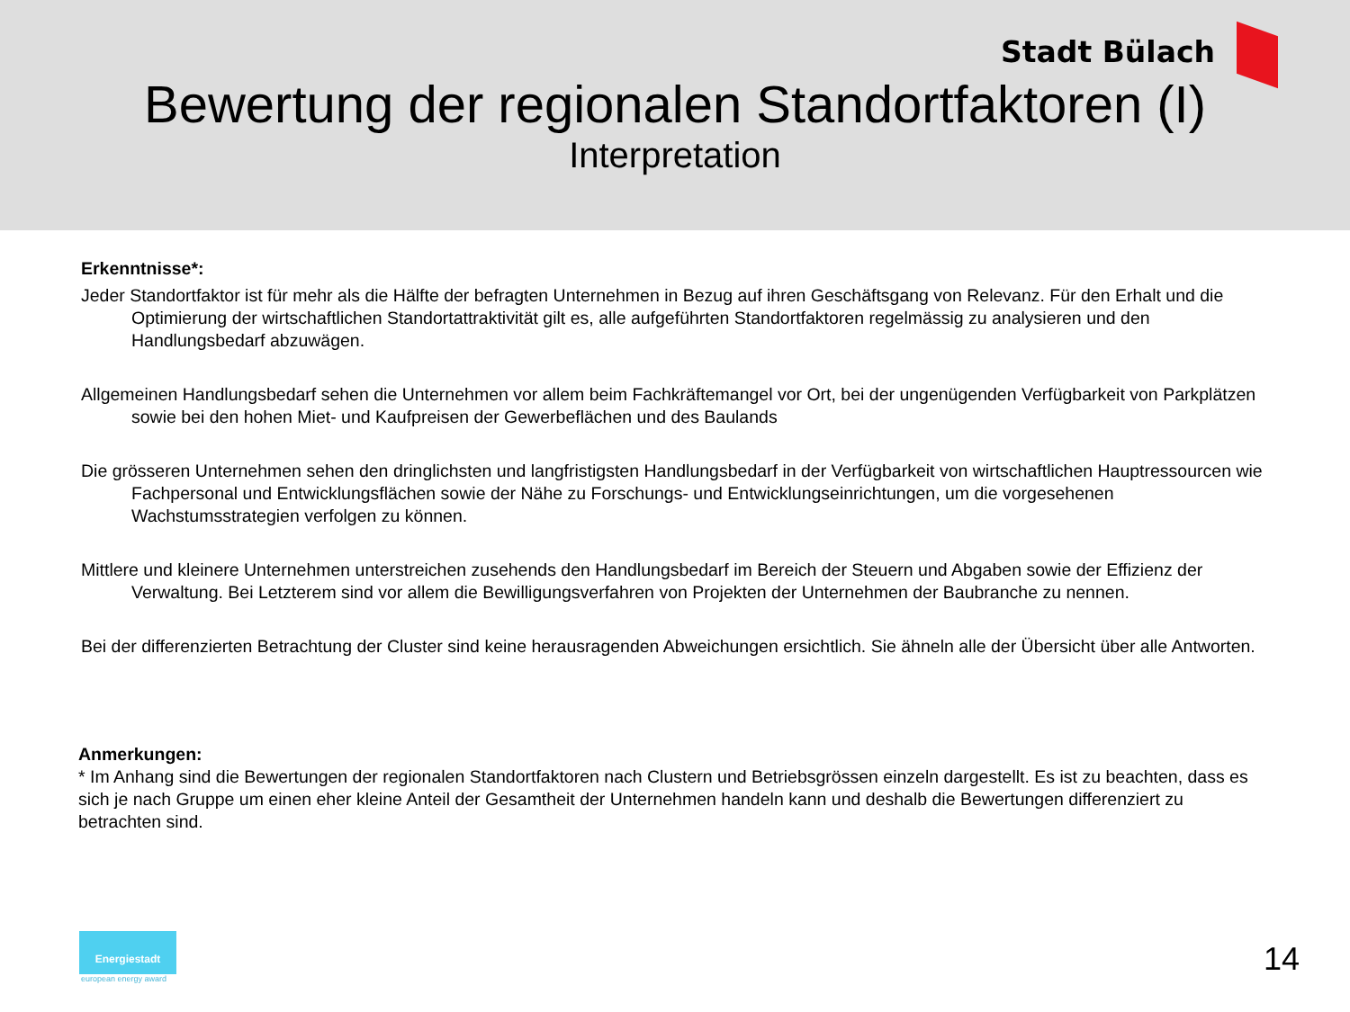Stadt Bülach
Bewertung der regionalen Standortfaktoren (I)
Interpretation
Erkenntnisse*:
Jeder Standortfaktor ist für mehr als die Hälfte der befragten Unternehmen in Bezug auf ihren Geschäftsgang von Relevanz. Für den Erhalt und die Optimierung der wirtschaftlichen Standortattraktivität gilt es, alle aufgeführten Standortfaktoren regelmässig zu analysieren und den Handlungsbedarf abzuwägen.
Allgemeinen Handlungsbedarf sehen die Unternehmen vor allem beim Fachkräftemangel vor Ort, bei der ungenügenden Verfügbarkeit von Parkplätzen sowie bei den hohen Miet- und Kaufpreisen der Gewerbeflächen und des Baulands
Die grösseren Unternehmen sehen den dringlichsten und langfristigsten Handlungsbedarf in der Verfügbarkeit von wirtschaftlichen Hauptressourcen wie Fachpersonal und Entwicklungsflächen sowie der Nähe zu Forschungs- und Entwicklungseinrichtungen, um die vorgesehenen Wachstumsstrategien verfolgen zu können.
Mittlere und kleinere Unternehmen unterstreichen zusehends den Handlungsbedarf im Bereich der Steuern und Abgaben sowie der Effizienz der Verwaltung. Bei Letzterem sind vor allem die Bewilligungsverfahren von Projekten der Unternehmen der Baubranche zu nennen.
Bei der differenzierten Betrachtung der Cluster sind keine herausragenden Abweichungen ersichtlich. Sie ähneln alle der Übersicht über alle Antworten.
Anmerkungen:
* Im Anhang sind die Bewertungen der regionalen Standortfaktoren nach Clustern und Betriebsgrössen einzeln dargestellt. Es ist zu beachten, dass es sich je nach Gruppe um einen eher kleine Anteil der Gesamtheit der Unternehmen handeln kann und deshalb die Bewertungen differenziert zu betrachten sind.
Energiestadt
european energy award
14